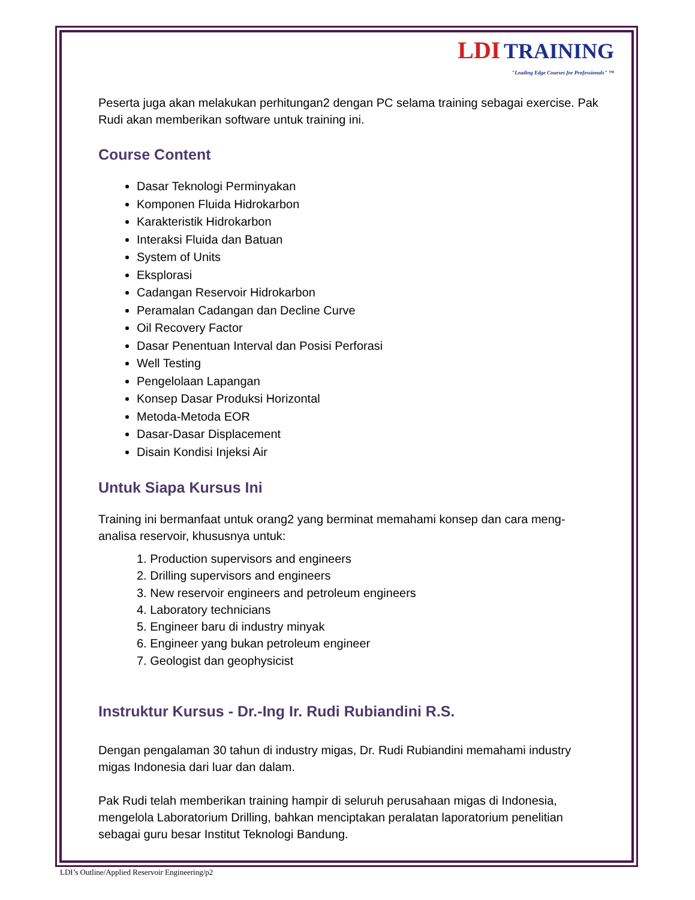LDI TRAINING
"Leading Edge Courses for Professionals" ™
Peserta juga akan melakukan perhitungan2 dengan PC selama training sebagai exercise. Pak Rudi akan memberikan software untuk training ini.
Course Content
Dasar Teknologi Perminyakan
Komponen Fluida Hidrokarbon
Karakteristik Hidrokarbon
Interaksi Fluida dan Batuan
System of Units
Eksplorasi
Cadangan Reservoir Hidrokarbon
Peramalan Cadangan dan Decline Curve
Oil Recovery Factor
Dasar Penentuan Interval dan Posisi Perforasi
Well Testing
Pengelolaan Lapangan
Konsep Dasar Produksi Horizontal
Metoda-Metoda EOR
Dasar-Dasar Displacement
Disain Kondisi Injeksi Air
Untuk Siapa Kursus Ini
Training ini bermanfaat untuk orang2 yang berminat memahami konsep dan cara meng-analisa reservoir, khususnya untuk:
1. Production supervisors and engineers
2. Drilling supervisors and engineers
3. New reservoir engineers and petroleum engineers
4. Laboratory technicians
5. Engineer baru di industry minyak
6. Engineer yang bukan petroleum engineer
7. Geologist dan geophysicist
Instruktur Kursus - Dr.-Ing Ir. Rudi Rubiandini R.S.
Dengan pengalaman 30 tahun di industry migas, Dr. Rudi Rubiandini memahami industry migas Indonesia dari luar dan dalam.
Pak Rudi telah memberikan training hampir di seluruh perusahaan migas di Indonesia, mengelola Laboratorium Drilling, bahkan menciptakan peralatan laporatorium penelitian sebagai guru besar Institut Teknologi Bandung.
LDI’s Outline/Applied Reservoir Engineering/p2